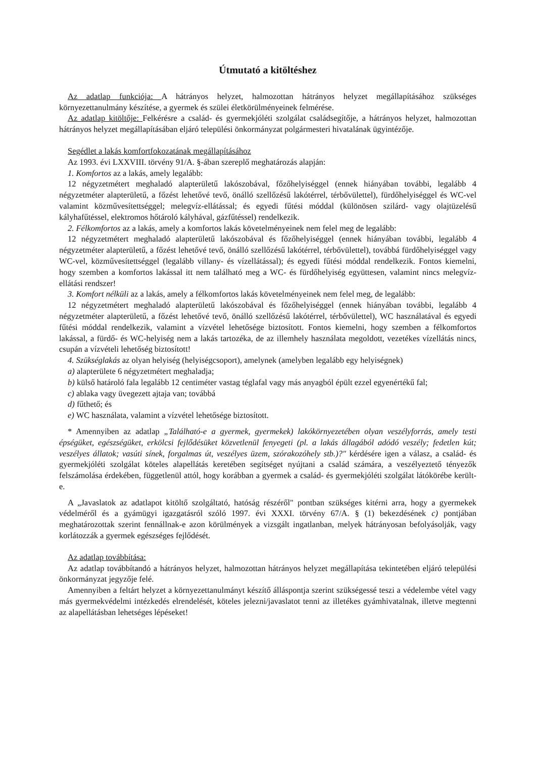Útmutató a kitöltéshez
Az adatlap funkciója: A hátrányos helyzet, halmozottan hátrányos helyzet megállapításához szükséges környezettanulmány készítése, a gyermek és szülei életkörülményeinek felmérése.
Az adatlap kitöltője: Felkérésre a család- és gyermekjóléti szolgálat családsegítője, a hátrányos helyzet, halmozottan hátrányos helyzet megállapításában eljáró települési önkormányzat polgármesteri hivatalának ügyintézője.
Segédlet a lakás komfortfokozatának megállapításához
Az 1993. évi LXXVIII. törvény 91/A. §-ában szereplő meghatározás alapján:
1. Komfortos az a lakás, amely legalább:
12 négyzetmétert meghaladó alapterületű lakószobával, főzőhelyiséggel (ennek hiányában további, legalább 4 négyzetméter alapterületű, a főzést lehetővé tevő, önálló szellőzésű lakótérrel, térbővülettel), fürdőhelyiséggel és WC-vel valamint közművesítettséggel; melegvíz-ellátással; és egyedi fűtési móddal (különösen szilárd- vagy olajtüzelésű kályhafűtéssel, elektromos hőtároló kályhával, gázfűtéssel) rendelkezik.
2. Félkomfortos az a lakás, amely a komfortos lakás követelményeinek nem felel meg de legalább:
12 négyzetmétert meghaladó alapterületű lakószobával és főzőhelyiséggel (ennek hiányában további, legalább 4 négyzetméter alapterületű, a főzést lehetővé tevő, önálló szellőzésű lakótérrel, térbővülettel), továbbá fürdőhelyiséggel vagy WC-vel, közművesítettséggel (legalább villany- és vízellátással); és egyedi fűtési móddal rendelkezik. Fontos kiemelni, hogy szemben a komfortos lakással itt nem található meg a WC- és fürdőhelyiség együttesen, valamint nincs melegvíz-ellátási rendszer!
3. Komfort nélküli az a lakás, amely a félkomfortos lakás követelményeinek nem felel meg, de legalább:
12 négyzetmétert meghaladó alapterületű lakószobával és főzőhelyiséggel (ennek hiányában további, legalább 4 négyzetméter alapterületű, a főzést lehetővé tevő, önálló szellőzésű lakótérrel, térbővülettel), WC használatával és egyedi fűtési móddal rendelkezik, valamint a vízvétel lehetősége biztosított. Fontos kiemelni, hogy szemben a félkomfortos lakással, a fürdő- és WC-helyiség nem a lakás tartozéka, de az illemhely használata megoldott, vezetékes vízellátás nincs, csupán a vízvételi lehetőség biztosított!
4. Szükséglakás az olyan helyiség (helyiségcsoport), amelynek (amelyben legalább egy helyiségnek)
a) alapterülete 6 négyzetmétert meghaladja;
b) külső határoló fala legalább 12 centiméter vastag téglafal vagy más anyagból épült ezzel egyenértékű fal;
c) ablaka vagy üvegezett ajtaja van; továbbá
d) fűthető; és
e) WC használata, valamint a vízvétel lehetősége biztosított.
* Amennyiben az adatlap „Található-e a gyermek, gyermekek) lakókörnyezetében olyan veszélyforrás, amely testi épségüket, egészségüket, erkölcsi fejlődésüket közvetlenül fenyegeti (pl. a lakás állagából adódó veszély; fedetlen kút; veszélyes állatok; vasúti sínek, forgalmas út, veszélyes üzem, szórakozóhely stb.)?" kérdésére igen a válasz, a család- és gyermekjóléti szolgálat köteles alapellátás keretében segítséget nyújtani a család számára, a veszélyeztető tényezők felszámolása érdekében, függetlenül attól, hogy korábban a gyermek a család- és gyermekjóléti szolgálat látókörébe került-e.
A „Javaslatok az adatlapot kitöltő szolgáltató, hatóság részéről" pontban szükséges kitérni arra, hogy a gyermekek védelméről és a gyámügyi igazgatásról szóló 1997. évi XXXI. törvény 67/A. § (1) bekezdésének c) pontjában meghatározottak szerint fennállnak-e azon körülmények a vizsgált ingatlanban, melyek hátrányosan befolyásolják, vagy korlátozzák a gyermek egészséges fejlődését.
Az adatlap továbbítása:
Az adatlap továbbítandó a hátrányos helyzet, halmozottan hátrányos helyzet megállapítása tekintetében eljáró települési önkormányzat jegyzője felé.
Amennyiben a feltárt helyzet a környezettanulmányt készítő álláspontja szerint szükségessé teszi a védelembe vétel vagy más gyermekvédelmi intézkedés elrendelését, köteles jelezni/javaslatot tenni az illetékes gyámhivatalnak, illetve megtenni az alapellátásban lehetséges lépéseket!